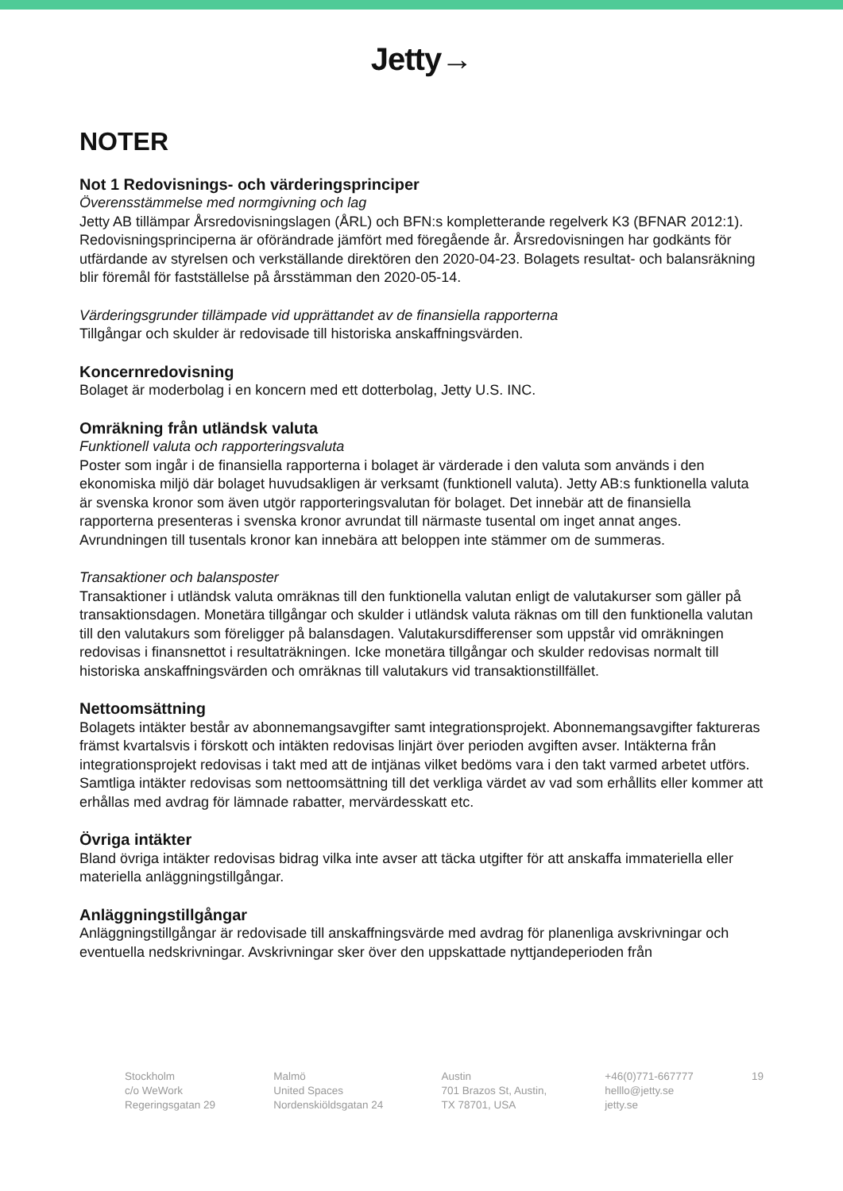Jetty→
NOTER
Not 1 Redovisnings- och värderingsprinciper
Överensstämmelse med normgivning och lag
Jetty AB tillämpar Årsredovisningslagen (ÅRL) och BFN:s kompletterande regelverk K3 (BFNAR 2012:1). Redovisningsprinciperna är oförändrade jämfört med föregående år. Årsredovisningen har godkänts för utfärdande av styrelsen och verkställande direktören den 2020-04-23. Bolagets resultat- och balansräkning blir föremål för fastställelse på årsstämman den 2020-05-14.
Värderingsgrunder tillämpade vid upprättandet av de finansiella rapporterna
Tillgångar och skulder är redovisade till historiska anskaffningsvärden.
Koncernredovisning
Bolaget är moderbolag i en koncern med ett dotterbolag, Jetty U.S. INC.
Omräkning från utländsk valuta
Funktionell valuta och rapporteringsvaluta
Poster som ingår i de finansiella rapporterna i bolaget är värderade i den valuta som används i den ekonomiska miljö där bolaget huvudsakligen är verksamt (funktionell valuta). Jetty AB:s funktionella valuta är svenska kronor som även utgör rapporteringsvalutan för bolaget. Det innebär att de finansiella rapporterna presenteras i svenska kronor avrundat till närmaste tusental om inget annat anges. Avrundningen till tusentals kronor kan innebära att beloppen inte stämmer om de summeras.
Transaktioner och balansposter
Transaktioner i utländsk valuta omräknas till den funktionella valutan enligt de valutakurser som gäller på transaktionsdagen. Monetära tillgångar och skulder i utländsk valuta räknas om till den funktionella valutan till den valutakurs som föreligger på balansdagen. Valutakursdifferenser som uppstår vid omräkningen redovisas i finansnettot i resultaträkningen. Icke monetära tillgångar och skulder redovisas normalt till historiska anskaffningsvärden och omräknas till valutakurs vid transaktionstillfället.
Nettoomsättning
Bolagets intäkter består av abonnemangsavgifter samt integrationsprojekt. Abonnemangsavgifter faktureras främst kvartalsvis i förskott och intäkten redovisas linjärt över perioden avgiften avser. Intäkterna från integrationsprojekt redovisas i takt med att de intjänas vilket bedöms vara i den takt varmed arbetet utförs. Samtliga intäkter redovisas som nettoomsättning till det verkliga värdet av vad som erhållits eller kommer att erhållas med avdrag för lämnade rabatter, mervärdesskatt etc.
Övriga intäkter
Bland övriga intäkter redovisas bidrag vilka inte avser att täcka utgifter för att anskaffa immateriella eller materiella anläggningstillgångar.
Anläggningstillgångar
Anläggningstillgångar är redovisade till anskaffningsvärde med avdrag för planenliga avskrivningar och eventuella nedskrivningar. Avskrivningar sker över den uppskattade nyttjandeperioden från
Stockholm
c/o WeWork
Regeringsgatan 29
Malmö
United Spaces
Nordenskiöldsgatan 24
Austin
701 Brazos St, Austin,
TX 78701, USA
+46(0)771-667777
helllo@jetty.se
jetty.se
19